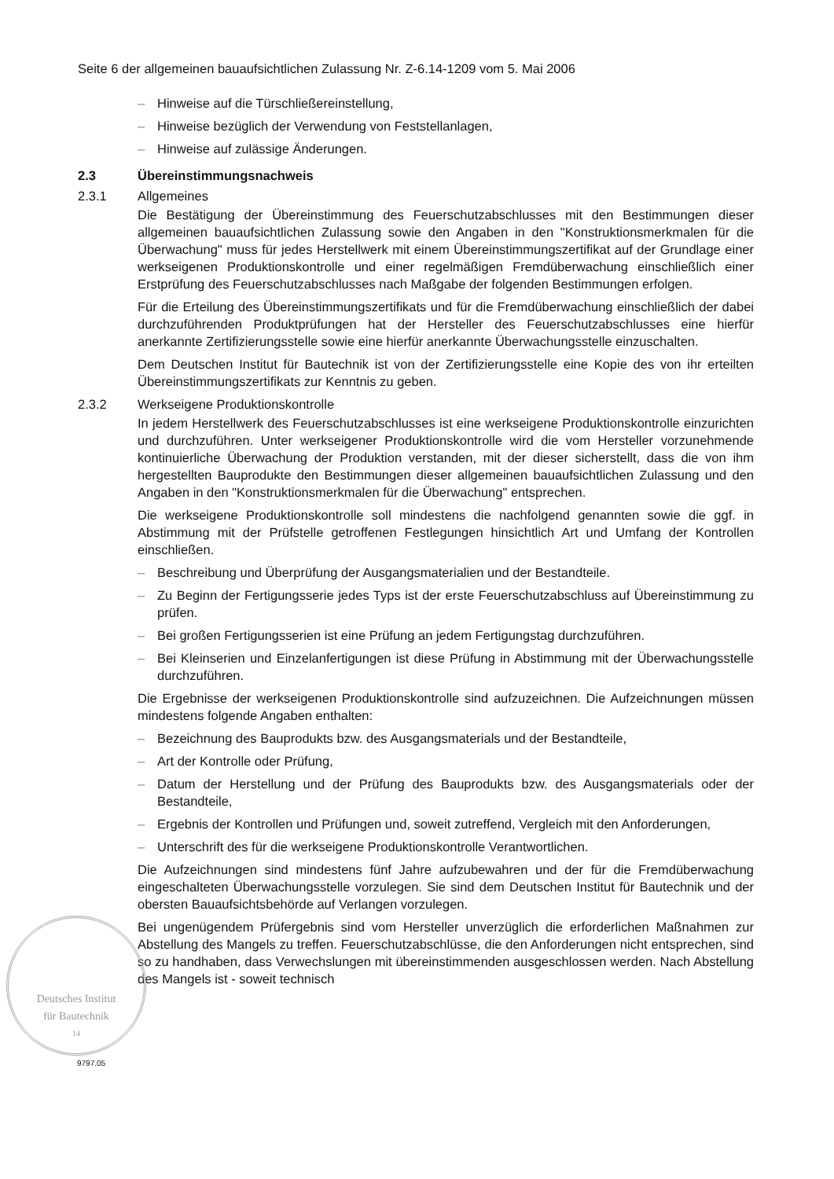Seite 6 der allgemeinen bauaufsichtlichen Zulassung Nr. Z-6.14-1209 vom 5. Mai 2006
– Hinweise auf die Türschließereinstellung,
– Hinweise bezüglich der Verwendung von Feststellanlagen,
– Hinweise auf zulässige Änderungen.
2.3 Übereinstimmungsnachweis
2.3.1 Allgemeines
Die Bestätigung der Übereinstimmung des Feuerschutzabschlusses mit den Bestimmungen dieser allgemeinen bauaufsichtlichen Zulassung sowie den Angaben in den "Konstruktionsmerkmalen für die Überwachung" muss für jedes Herstellwerk mit einem Übereinstimmungszertifikat auf der Grundlage einer werkseigenen Produktionskontrolle und einer regelmäßigen Fremdüberwachung einschließlich einer Erstprüfung des Feuerschutzabschlusses nach Maßgabe der folgenden Bestimmungen erfolgen.
Für die Erteilung des Übereinstimmungszertifikats und für die Fremdüberwachung einschließlich der dabei durchzuführenden Produktprüfungen hat der Hersteller des Feuerschutzabschlusses eine hierfür anerkannte Zertifizierungsstelle sowie eine hierfür anerkannte Überwachungsstelle einzuschalten.
Dem Deutschen Institut für Bautechnik ist von der Zertifizierungsstelle eine Kopie des von ihr erteilten Übereinstimmungszertifikats zur Kenntnis zu geben.
2.3.2 Werkseigene Produktionskontrolle
In jedem Herstellwerk des Feuerschutzabschlusses ist eine werkseigene Produktionskontrolle einzurichten und durchzuführen. Unter werkseigener Produktionskontrolle wird die vom Hersteller vorzunehmende kontinuierliche Überwachung der Produktion verstanden, mit der dieser sicherstellt, dass die von ihm hergestellten Bauprodukte den Bestimmungen dieser allgemeinen bauaufsichtlichen Zulassung und den Angaben in den "Konstruktionsmerkmalen für die Überwachung" entsprechen.
Die werkseigene Produktionskontrolle soll mindestens die nachfolgend genannten sowie die ggf. in Abstimmung mit der Prüfstelle getroffenen Festlegungen hinsichtlich Art und Umfang der Kontrollen einschließen.
– Beschreibung und Überprüfung der Ausgangsmaterialien und der Bestandteile.
– Zu Beginn der Fertigungsserie jedes Typs ist der erste Feuerschutzabschluss auf Übereinstimmung zu prüfen.
– Bei großen Fertigungsserien ist eine Prüfung an jedem Fertigungstag durchzuführen.
– Bei Kleinserien und Einzelanfertigungen ist diese Prüfung in Abstimmung mit der Überwachungsstelle durchzuführen.
Die Ergebnisse der werkseigenen Produktionskontrolle sind aufzuzeichnen. Die Aufzeichnungen müssen mindestens folgende Angaben enthalten:
– Bezeichnung des Bauprodukts bzw. des Ausgangsmaterials und der Bestandteile,
– Art der Kontrolle oder Prüfung,
– Datum der Herstellung und der Prüfung des Bauprodukts bzw. des Ausgangsmaterials oder der Bestandteile,
– Ergebnis der Kontrollen und Prüfungen und, soweit zutreffend, Vergleich mit den Anforderungen,
– Unterschrift des für die werkseigene Produktionskontrolle Verantwortlichen.
Die Aufzeichnungen sind mindestens fünf Jahre aufzubewahren und der für die Fremdüberwachung eingeschalteten Überwachungsstelle vorzulegen. Sie sind dem Deutschen Institut für Bautechnik und der obersten Bauaufsichtsbehörde auf Verlangen vorzulegen.
Bei ungenügendem Prüfergebnis sind vom Hersteller unverzüglich die erforderlichen Maßnahmen zur Abstellung des Mangels zu treffen. Feuerschutzabschlüsse, die den Anforderungen nicht entsprechen, sind so zu handhaben, dass Verwechslungen mit übereinstimmenden ausgeschlossen werden. Nach Abstellung des Mangels ist - soweit technisch
Deutsches Institut
für Bautechnik
14
9797.05